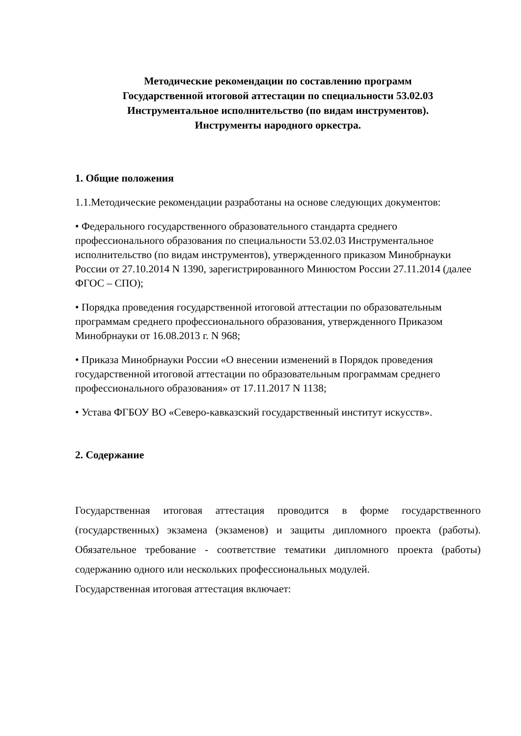Методические рекомендации по составлению программ
Государственной итоговой аттестации по специальности 53.02.03
Инструментальное исполнительство (по видам инструментов).
Инструменты народного оркестра.
1. Общие положения
1.1.Методические рекомендации разработаны на основе следующих документов:
• Федерального государственного образовательного стандарта среднего профессионального образования по специальности 53.02.03 Инструментальное исполнительство (по видам инструментов), утвержденного приказом Минобрнауки России от 27.10.2014 N 1390, зарегистрированного Минюстом России 27.11.2014 (далее ФГОС – СПО);
• Порядка проведения государственной итоговой аттестации по образовательным программам среднего профессионального образования, утвержденного Приказом Минобрнауки от 16.08.2013 г. N 968;
• Приказа Минобрнауки России «О внесении изменений в Порядок проведения государственной итоговой аттестации по образовательным программам среднего профессионального образования» от 17.11.2017 N 1138;
• Устава ФГБОУ ВО «Северо-кавказский государственный институт искусств».
2. Содержание
Государственная итоговая аттестация проводится в форме государственного (государственных) экзамена (экзаменов) и защиты дипломного проекта (работы). Обязательное требование - соответствие тематики дипломного проекта (работы) содержанию одного или нескольких профессиональных модулей.
Государственная итоговая аттестация включает: